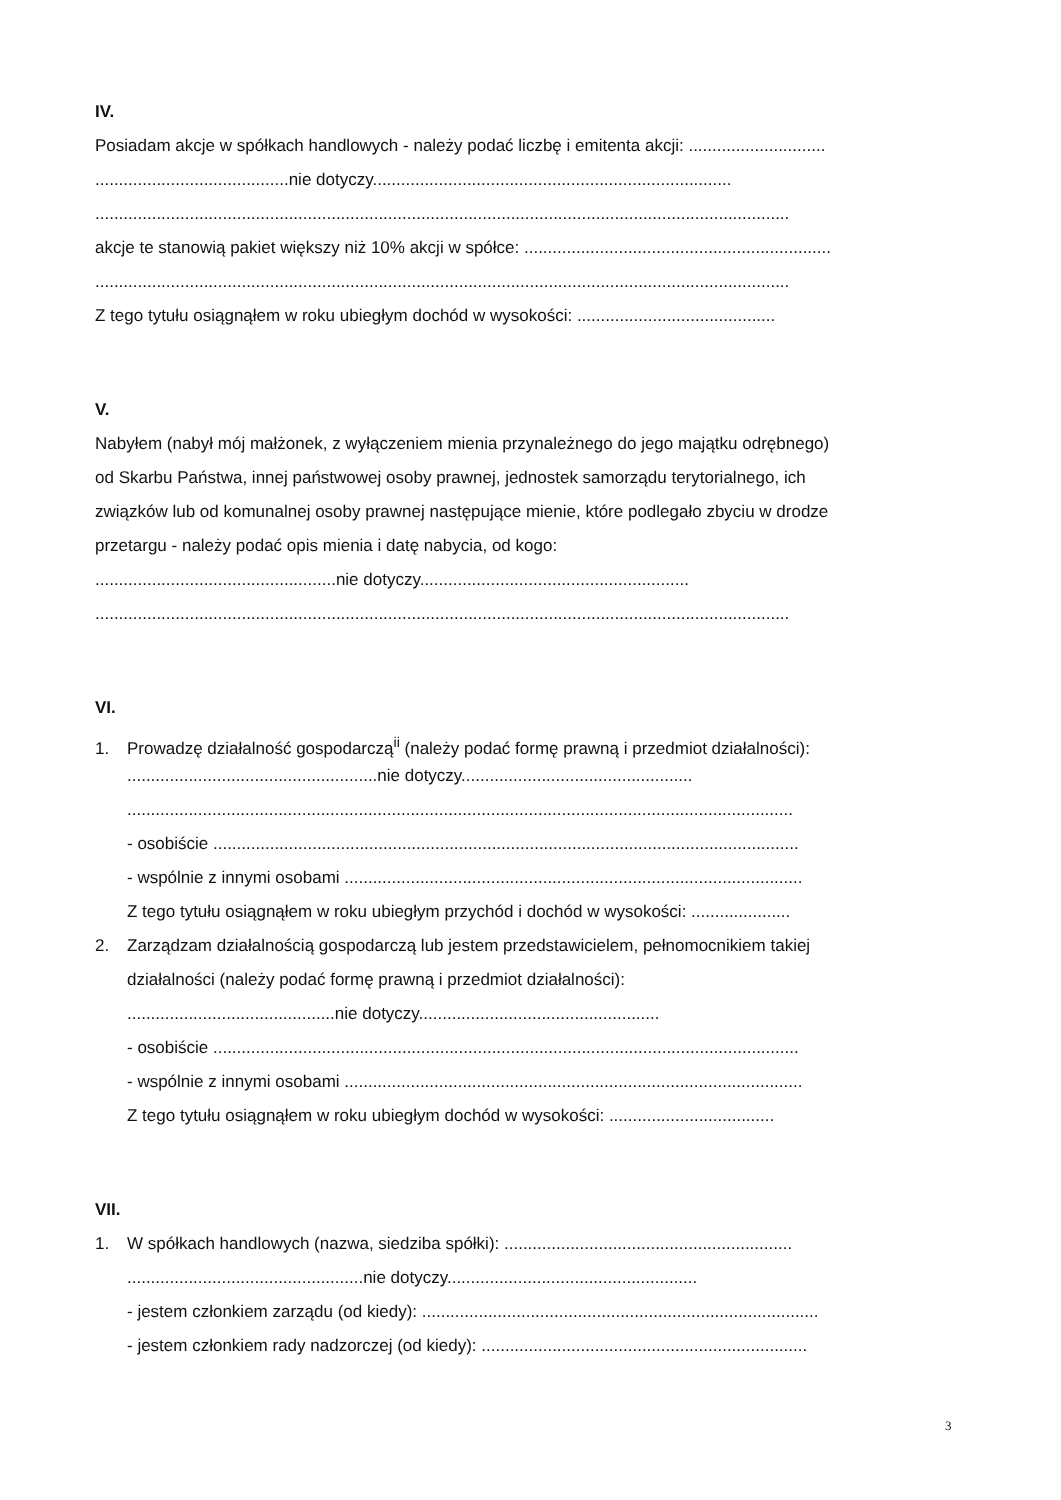IV.
Posiadam akcje w spółkach handlowych - należy podać liczbę i emitenta akcji: .............................
.........................................nie dotyczy............................................................................
...................................................................................................................................................
akcje te stanowią pakiet większy niż 10% akcji w spółce: .................................................................
...................................................................................................................................................
Z tego tytułu osiągnąłem w roku ubiegłym dochód w wysokości: ..........................................
V.
Nabyłem (nabył mój małżonek, z wyłączeniem mienia przynależnego do jego majątku odrębnego)
od Skarbu Państwa, innej państwowej osoby prawnej, jednostek samorządu terytorialnego, ich
związków lub od komunalnej osoby prawnej następujące mienie, które podlegało zbyciu w drodze
przetargu - należy podać opis mienia i datę nabycia, od kogo:
...................................................nie dotyczy.........................................................
...................................................................................................................................................
VI.
1. Prowadzę działalność gospodarczą<sup>ii</sup> (należy podać formę prawną i przedmiot działalności):
.....................................................nie dotyczy.................................................
.............................................................................................................................................
- osobiście ............................................................................................................................
- wspólnie z innymi osobami .................................................................................................
Z tego tytułu osiągnąłem w roku ubiegłym przychód i dochód w wysokości: .....................
2. Zarządzam działalnością gospodarczą lub jestem przedstawicielem, pełnomocnikiem takiej
działalności (należy podać formę prawną i przedmiot działalności):
............................................nie dotyczy...................................................
- osobiście ............................................................................................................................
- wspólnie z innymi osobami .................................................................................................
Z tego tytułu osiągnąłem w roku ubiegłym dochód w wysokości: ...................................
VII.
1. W spółkach handlowych (nazwa, siedziba spółki): .............................................................
..................................................nie dotyczy.....................................................
- jestem członkiem zarządu (od kiedy): ....................................................................................
- jestem członkiem rady nadzorczej (od kiedy): .....................................................................
3